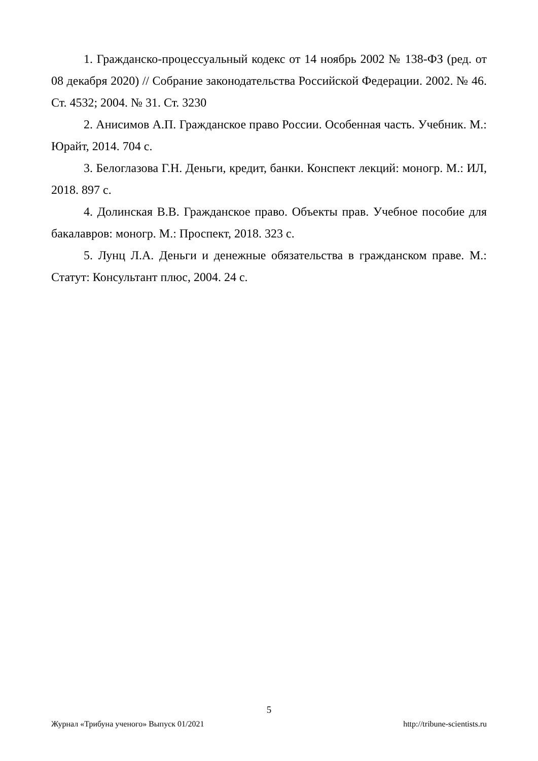1. Гражданско-процессуальный кодекс от 14 ноябрь 2002 № 138-ФЗ (ред. от 08 декабря 2020) // Собрание законодательства Российской Федерации. 2002. № 46. Ст. 4532; 2004. № 31. Ст. 3230
2. Анисимов А.П. Гражданское право России. Особенная часть. Учебник. М.: Юрайт, 2014. 704 с.
3. Белоглазова Г.Н. Деньги, кредит, банки. Конспект лекций: моногр. М.: ИЛ, 2018. 897 с.
4. Долинская В.В. Гражданское право. Объекты прав. Учебное пособие для бакалавров: моногр. М.: Проспект, 2018. 323 с.
5. Лунц Л.А. Деньги и денежные обязательства в гражданском праве. М.: Статут: Консультант плюс, 2004. 24 с.
5
Журнал «Трибуна ученого» Выпуск 01/2021 http://tribune-scientists.ru